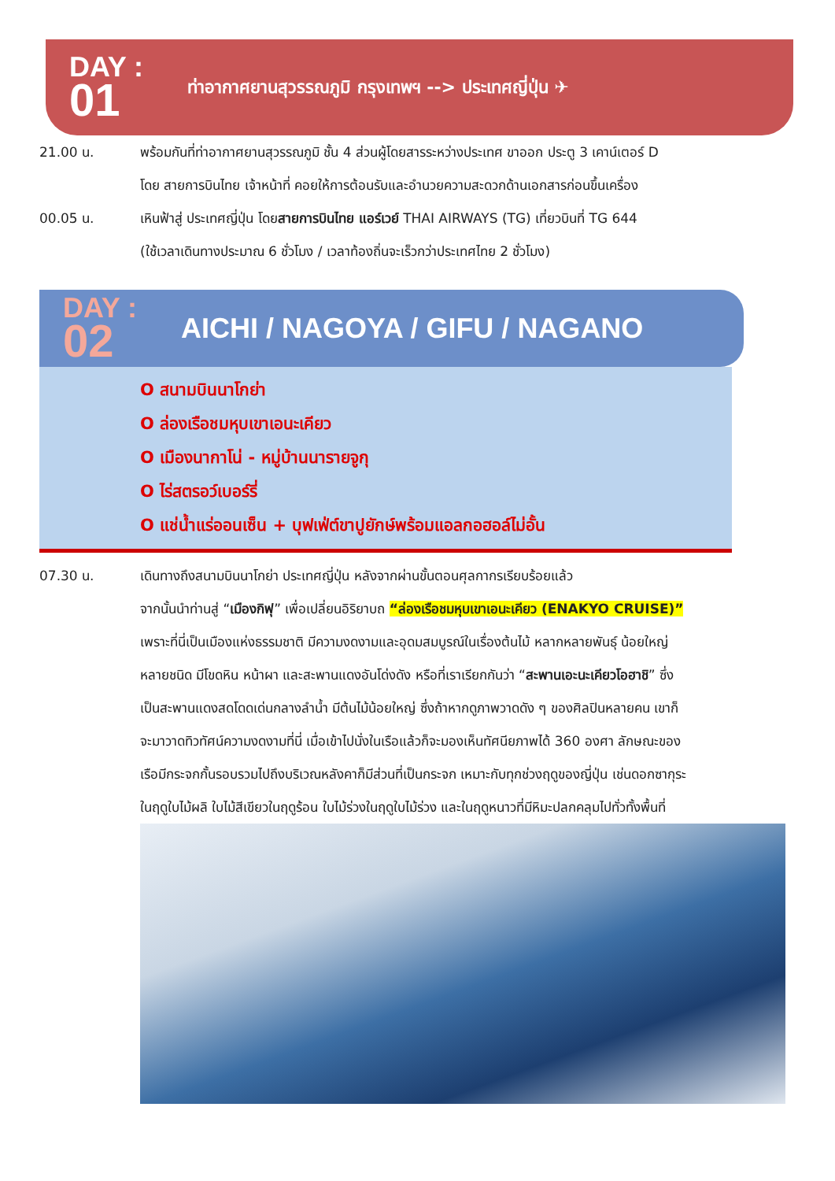DAY :
01
ท่าอากาศยานสุวรรณภูมิ กรุงเทพฯ --> ประเทศญี่ปุ่น ✈
21.00 น. พร้อมกันที่ท่าอากาศยานสุวรรณภูมิ ชั้น 4 ส่วนผู้โดยสารระหว่างประเทศ ขาออก ประตู 3 เคาน์เตอร์ D
โดย สายการบินไทย เจ้าหน้าที่ คอยให้การต้อนรับและอำนวยความสะดวกด้านเอกสารก่อนขึ้นเครื่อง
00.05 น. เหินฟ้าสู่ ประเทศญี่ปุ่น โดยสายการบินไทย แอร์เวย์ THAI AIRWAYS (TG) เที่ยวบินที่ TG 644
(ใช้เวลาเดินทางประมาณ 6 ชั่วโมง / เวลาท้องถิ่นจะเร็วกว่าประเทศไทย 2 ชั่วโมง)
DAY :
02
AICHI / NAGOYA / GIFU / NAGANO
O สนามบินนาโกย่า
O ล่องเรือชมหุบเขาเอนะเคียว
O เมืองนากาโน่ - หมู่บ้านนารายจูกุ
O ไร่สตรอว์เบอร์รี่
O แช่น้ำแร่ออนเซ็น + บุฟเฟ่ต์ขาปูยักษ์พร้อมแอลกอฮอล์ไม่อั้น
07.30 น. เดินทางถึงสนามบินนาโกย่า ประเทศญี่ปุ่น หลังจากผ่านขั้นตอนศุลกากรเรียบร้อยแล้ว
จากนั้นนำท่านสู่ “เมืองกิฟุ” เพื่อเปลี่ยนอิริยาบถ “ล่องเรือชมหุบเขาเอนะเคียว (ENAKYO CRUISE)”
เพราะที่นี่เป็นเมืองแห่งธรรมชาติ มีความงดงามและอุดมสมบูรณ์ในเรื่องต้นไม้ หลากหลายพันธุ์ น้อยใหญ่
หลายชนิด มีโขดหิน หน้าผา และสะพานแดงอันโด่งดัง หรือที่เราเรียกกันว่า “สะพานเอะนะเคียวโอฮาชิ” ซึ่ง
เป็นสะพานแดงสดโดดเด่นกลางลำน้ำ มีต้นไม้น้อยใหญ่ ซึ่งถ้าหากดูภาพวาดดัง ๆ ของศิลปินหลายคน เขาก็
จะมาวาดทิวทัศน์ความงดงามที่นี่ เมื่อเข้าไปนั่งในเรือแล้วก็จะมองเห็นทัศนียภาพได้ 360 องศา ลักษณะของ
เรือมีกระจกกั้นรอบรวมไปถึงบริเวณหลังคาก็มีส่วนที่เป็นกระจก เหมาะกับทุกช่วงฤดูของญี่ปุ่น เช่นดอกซากุระ
ในฤดูใบไม้ผลิ ใบไม้สีเขียวในฤดูร้อน ใบไม้ร่วงในฤดูใบไม้ร่วง และในฤดูหนาวที่มีหิมะปลกคลุมไปทั่วทั้งพื้นที่